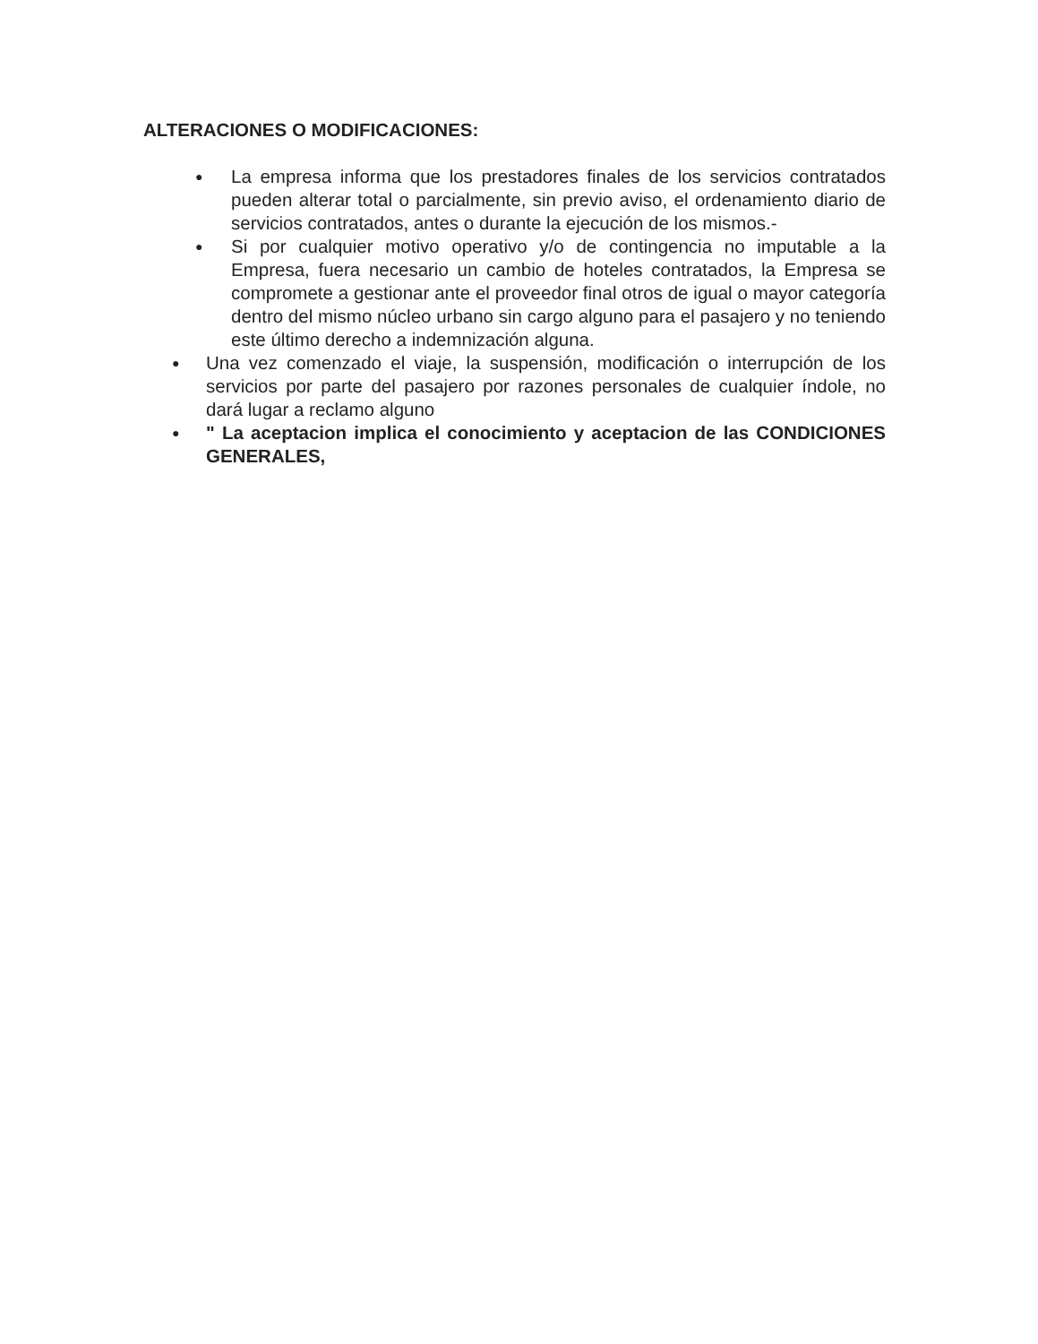ALTERACIONES O MODIFICACIONES:
● La empresa informa que los prestadores finales de los servicios contratados pueden alterar total o parcialmente, sin previo aviso, el ordenamiento diario de servicios contratados, antes o durante la ejecución de los mismos.-
● Si por cualquier motivo operativo y/o de contingencia no imputable a la Empresa, fuera necesario un cambio de hoteles contratados, la Empresa se compromete a gestionar ante el proveedor final otros de igual o mayor categoría dentro del mismo núcleo urbano sin cargo alguno para el pasajero y no teniendo este último derecho a indemnización alguna.
● Una vez comenzado el viaje, la suspensión, modificación o interrupción de los servicios por parte del pasajero por razones personales de cualquier índole, no dará lugar a reclamo alguno
● " La aceptacion implica el conocimiento y aceptacion de las CONDICIONES GENERALES,